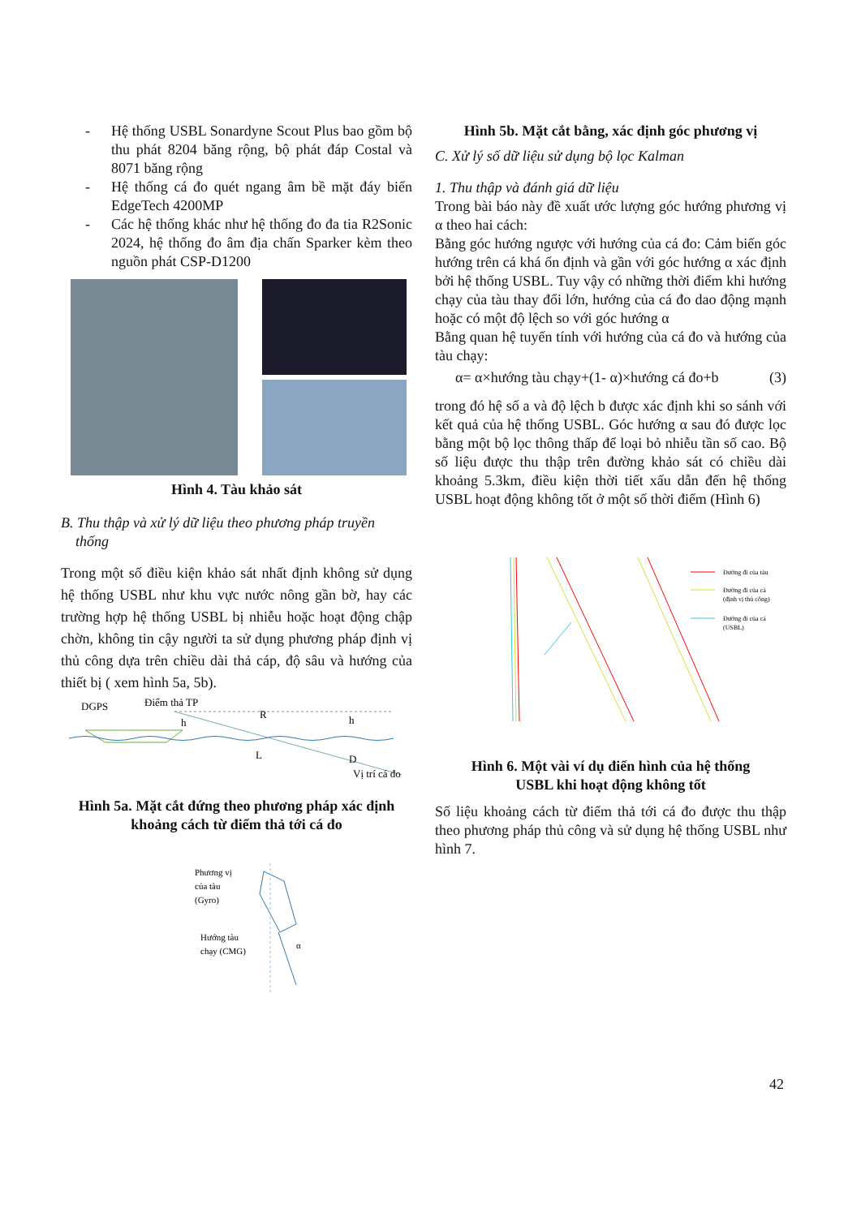- Hệ thống USBL Sonardyne Scout Plus bao gồm bộ thu phát 8204 băng rộng, bộ phát đáp Costal và 8071 băng rộng
- Hệ thống cá đo quét ngang âm bề mặt đáy biển EdgeTech 4200MP
- Các hệ thống khác như hệ thống đo đa tia R2Sonic 2024, hệ thống đo âm địa chấn Sparker kèm theo nguồn phát CSP-D1200
Hình 4. Tàu khảo sát
B. Thu thập và xử lý dữ liệu theo phương pháp truyền
thống
Trong một số điều kiện khảo sát nhất định không sử dụng hệ thống USBL như khu vực nước nông gần bờ, hay các trường hợp hệ thống USBL bị nhiễu hoặc hoạt động chập chờn, không tin cậy người ta sử dụng phương pháp định vị thủ công dựa trên chiều dài thả cáp, độ sâu và hướng của thiết bị ( xem hình 5a, 5b).
DGPS
Điểm thả TP
h
R
L
h
D
Vị trí cá đo
Hình 5a. Mặt cắt đứng theo phương pháp xác định
khoảng cách từ điểm thả tới cá đo
Phương vị
của tàu
(Gyro)
Hướng tàu
chạy (CMG)
α
Hình 5b. Mặt cắt bằng, xác định góc phương vị
C. Xử lý số dữ liệu sử dụng bộ lọc Kalman
1. Thu thập và đánh giá dữ liệu
Trong bài báo này đề xuất ước lượng góc hướng phương vị α theo hai cách:
Bằng góc hướng ngược với hướng của cá đo: Cảm biến góc hướng trên cá khá ổn định và gần với góc hướng α xác định bởi hệ thống USBL. Tuy vậy có những thời điểm khi hướng chạy của tàu thay đổi lớn, hướng của cá đo dao động mạnh hoặc có một độ lệch so với góc hướng α
Bằng quan hệ tuyến tính với hướng của cá đo và hướng của tàu chạy:
α= α×hướng tàu chạy+(1- α)×hướng cá đo+b (3)
trong đó hệ số a và độ lệch b được xác định khi so sánh với kết quả của hệ thống USBL. Góc hướng α sau đó được lọc bằng một bộ lọc thông thấp để loại bỏ nhiễu tần số cao. Bộ số liệu được thu thập trên đường khảo sát có chiều dài khoảng 5.3km, điều kiện thời tiết xấu dẫn đến hệ thống USBL hoạt động không tốt ở một số thời điểm (Hình 6)
Đường đi của tàu
Đường đi của cá
(định vị thủ công)
Đường đi của cá
(USBL)
Hình 6. Một vài ví dụ điển hình của hệ thống
USBL khi hoạt động không tốt
Số liệu khoảng cách từ điểm thả tới cá đo được thu thập theo phương pháp thủ công và sử dụng hệ thống USBL như hình 7.
42